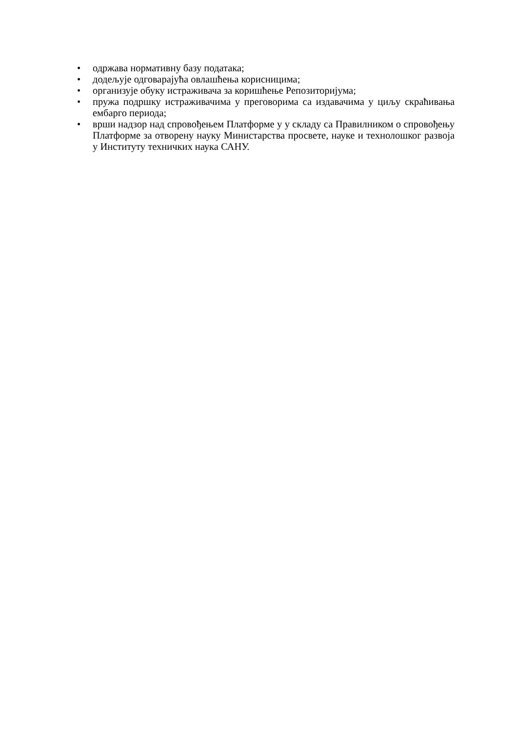• одржава нормативну базу података;
• додељује одговарајућа овлашћења корисницима;
• организује обуку истраживача за коришћење Репозиторијума;
• пружа подршку истраживачима у преговорима са издавачима у циљу скраћивања ембарго периода;
• врши надзор над спровођењем Платформе у у складу са Правилником о спровођењу Платформе за отворену науку Министарства просвете, науке и технолошког развоја у Институту техничких наука САНУ.